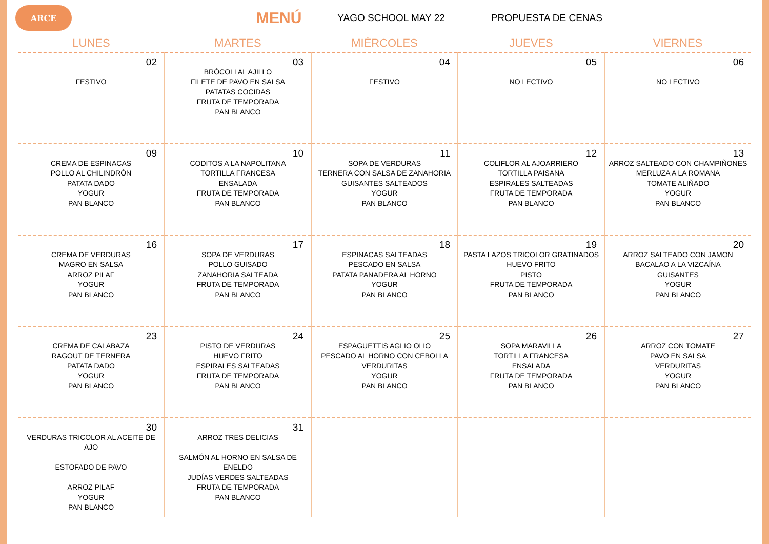ARCE
MENÚ
YAGO SCHOOL MAY 22 PROPUESTA DE CENAS
| LUNES | MARTES | MIÉRCOLES | JUEVES | VIERNES |
| --- | --- | --- | --- | --- |
| 02 FESTIVO | 03 BRÓCOLI AL AJILLO FILETE DE PAVO EN SALSA PATATAS COCIDAS FRUTA DE TEMPORADA PAN BLANCO | 04 FESTIVO | 05 NO LECTIVO | 06 NO LECTIVO |
| 09 CREMA DE ESPINACAS POLLO AL CHILINDRÓN PATATA DADO YOGUR PAN BLANCO | 10 CODITOS A LA NAPOLITANA TORTILLA FRANCESA ENSALADA FRUTA DE TEMPORADA PAN BLANCO | 11 SOPA DE VERDURAS TERNERA CON SALSA DE ZANAHORIA GUISANTES SALTEADOS YOGUR PAN BLANCO | 12 COLIFLOR AL AJOARRIERO TORTILLA PAISANA ESPIRALES SALTEADAS FRUTA DE TEMPORADA PAN BLANCO | 13 ARROZ SALTEADO CON CHAMPIÑONES MERLUZA A LA ROMANA TOMATE ALIÑADO YOGUR PAN BLANCO |
| 16 CREMA DE VERDURAS MAGRO EN SALSA ARROZ PILAF YOGUR PAN BLANCO | 17 SOPA DE VERDURAS POLLO GUISADO ZANAHORIA SALTEADA FRUTA DE TEMPORADA PAN BLANCO | 18 ESPINACAS SALTEADAS PESCADO EN SALSA PATATA PANADERA AL HORNO YOGUR PAN BLANCO | 19 PASTA LAZOS TRICOLOR GRATINADOS HUEVO FRITO PISTO FRUTA DE TEMPORADA PAN BLANCO | 20 ARROZ SALTEADO CON JAMON BACALAO A LA VIZCAÍNA GUISANTES YOGUR PAN BLANCO |
| 23 CREMA DE CALABAZA RAGOUT DE TERNERA PATATA DADO YOGUR PAN BLANCO | 24 PISTO DE VERDURAS HUEVO FRITO ESPIRALES SALTEADAS FRUTA DE TEMPORADA PAN BLANCO | 25 ESPAGUETTIS AGLIO OLIO PESCADO AL HORNO CON CEBOLLA VERDURITAS YOGUR PAN BLANCO | 26 SOPA MARAVILLA TORTILLA FRANCESA ENSALADA FRUTA DE TEMPORADA PAN BLANCO | 27 ARROZ CON TOMATE PAVO EN SALSA VERDURITAS YOGUR PAN BLANCO |
| 30 VERDURAS TRICOLOR AL ACEITE DE AJO ESTOFADO DE PAVO ARROZ PILAF YOGUR PAN BLANCO | 31 ARROZ TRES DELICIAS SALMÓN AL HORNO EN SALSA DE ENELDO JUDÍAS VERDES SALTEADAS FRUTA DE TEMPORADA PAN BLANCO | | | |